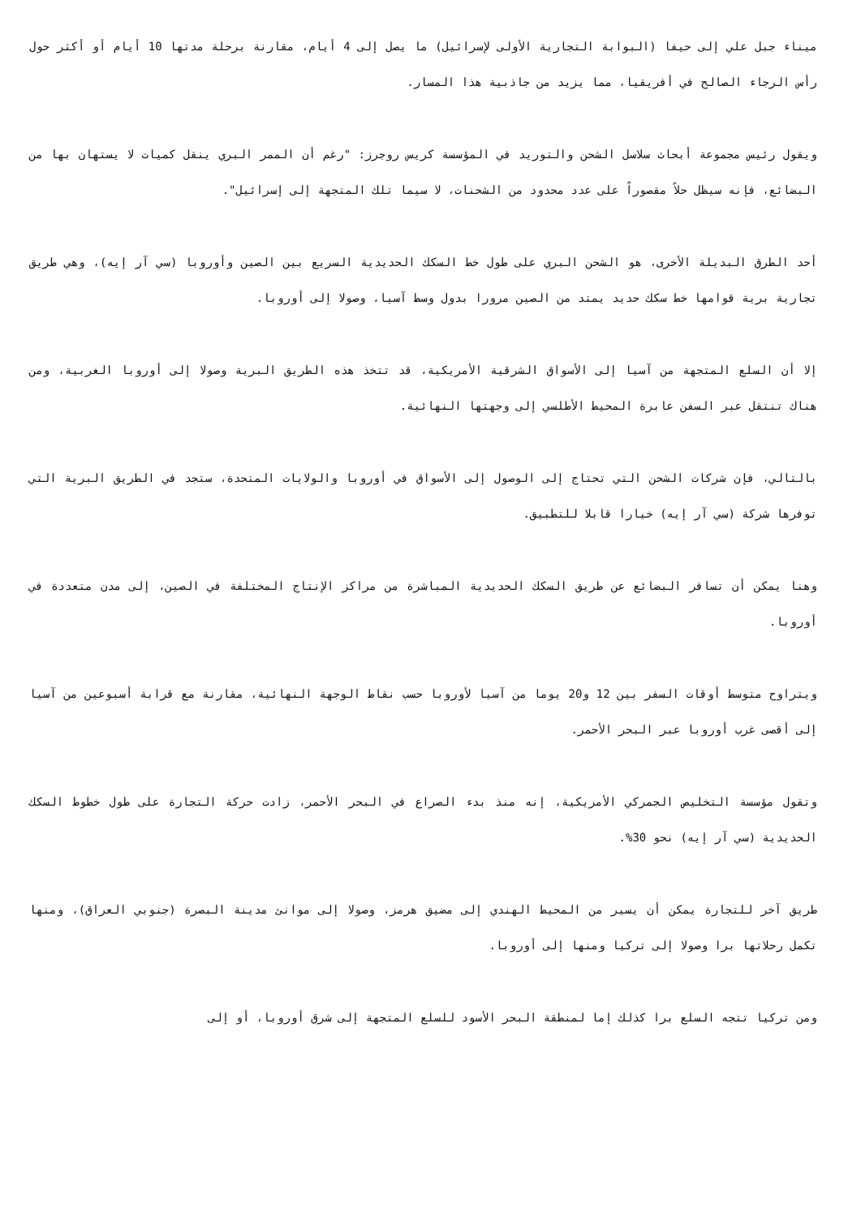ميناء جبل علي إلى حيفا (البوابة التجارية الأولى لإسرائيل) ما يصل إلى 4 أيام، مقارنة برحلة مدتها 10 أيام أو أكثر حول رأس الرجاء الصالح في أفريقيا، مما يزيد من جاذبية هذا المسار.
ويقول رئيس مجموعة أبحاث سلاسل الشحن والتوريد في المؤسسة كريس روجرز: "رغم أن الممر البري ينقل كميات لا يستهان بها من البضائع، فإنه سيظل حلاً مقصوراً على عدد محدود من الشحنات، لا سيما تلك المتجهة إلى إسرائيل".
أحد الطرق البديلة الأخرى، هو الشحن البري على طول خط السكك الحديدية السريع بين الصين وأوروبا (سي آر إيه)، وهي طريق تجارية برية قوامها خط سكك حديد يمتد من الصين مرورا بدول وسط آسيا، وصولا إلى أوروبا.
إلا أن السلع المتجهة من آسيا إلى الأسواق الشرقية الأمريكية، قد تتخذ هذه الطريق البرية وصولا إلى أوروبا الغربية، ومن هناك تنتقل عبر السفن عابرة المحيط الأطلسي إلى وجهتها النهائية.
بالتالي، فإن شركات الشحن التي تحتاج إلى الوصول إلى الأسواق في أوروبا والولايات المتحدة، ستجد في الطريق البرية التي توفرها شركة (سي آر إيه) خيارا قابلا للتطبيق.
وهنا يمكن أن تسافر البضائع عن طريق السكك الحديدية المباشرة من مراكز الإنتاج المختلفة في الصين، إلى مدن متعددة في أوروبا.
ويتراوح متوسط أوقات السفر بين 12 و20 يوما من آسيا لأوروبا حسب نقاط الوجهة النهائية، مقارنة مع قرابة أسبوعين من آسيا إلى أقصى غرب أوروبا عبر البحر الأحمر.
وتقول مؤسسة التخليص الجمركي الأمريكية، إنه منذ بدء الصراع في البحر الأحمر، زادت حركة التجارة على طول خطوط السكك الحديدية (سي آر إيه) نحو 30%.
طريق آخر للتجارة يمكن أن يسير من المحيط الهندي إلى مضيق هرمز، وصولا إلى موانئ مدينة البصرة (جنوبي العراق)، ومنها تكمل رحلاتها برا وصولا إلى تركيا ومنها إلى أوروبا.
ومن تركيا تتجه السلع برا كذلك إما لمنطقة البحر الأسود للسلع المتجهة إلى شرق أوروبا، أو إلى